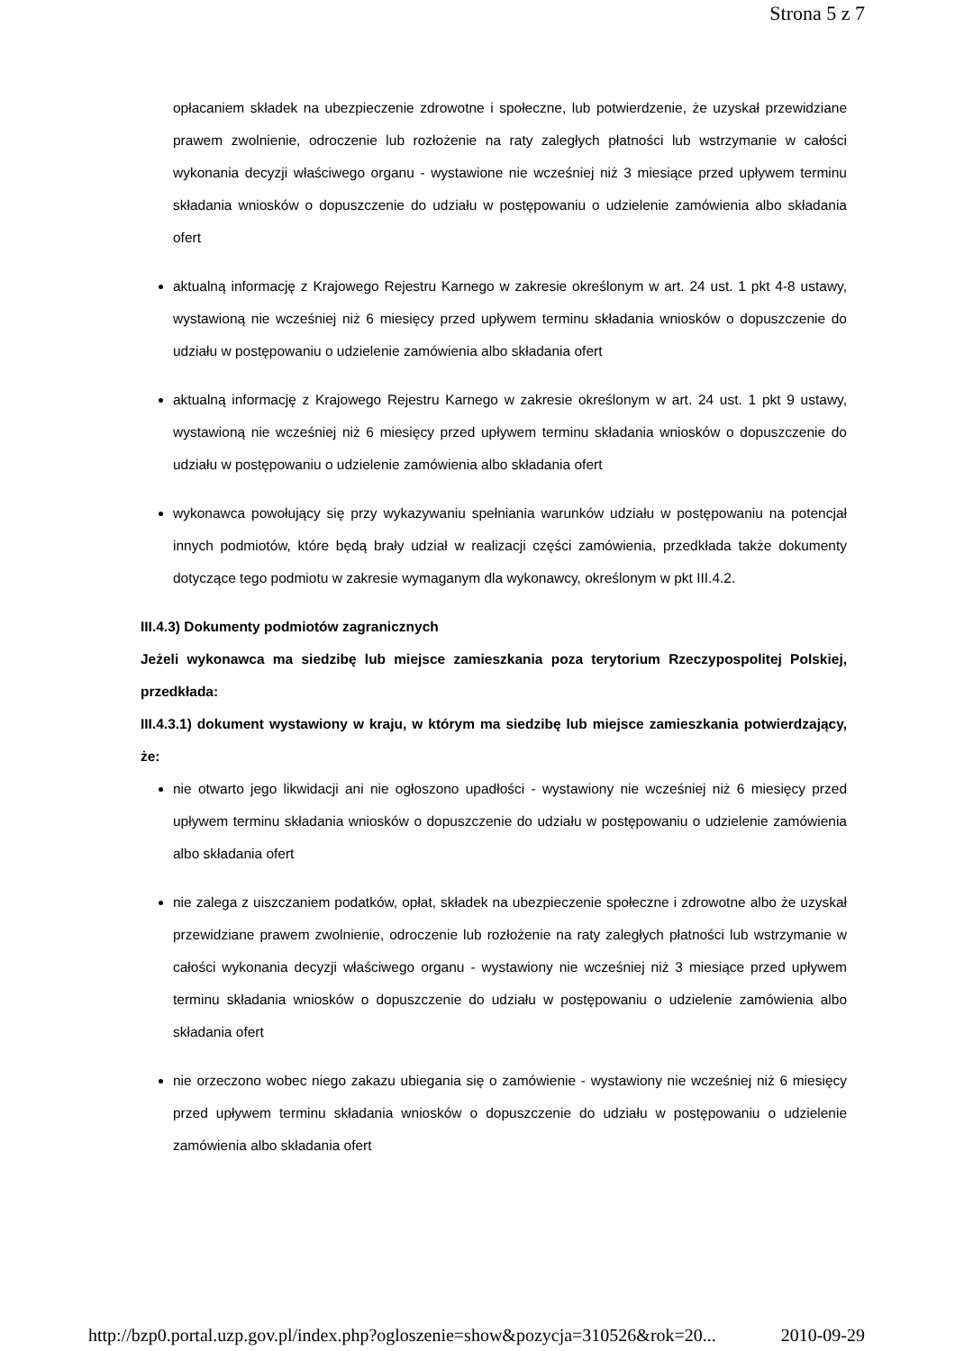Strona 5 z 7
opłacaniem składek na ubezpieczenie zdrowotne i społeczne, lub potwierdzenie, że uzyskał przewidziane prawem zwolnienie, odroczenie lub rozłożenie na raty zaległych płatności lub wstrzymanie w całości wykonania decyzji właściwego organu - wystawione nie wcześniej niż 3 miesiące przed upływem terminu składania wniosków o dopuszczenie do udziału w postępowaniu o udzielenie zamówienia albo składania ofert
aktualną informację z Krajowego Rejestru Karnego w zakresie określonym w art. 24 ust. 1 pkt 4-8 ustawy, wystawioną nie wcześniej niż 6 miesięcy przed upływem terminu składania wniosków o dopuszczenie do udziału w postępowaniu o udzielenie zamówienia albo składania ofert
aktualną informację z Krajowego Rejestru Karnego w zakresie określonym w art. 24 ust. 1 pkt 9 ustawy, wystawioną nie wcześniej niż 6 miesięcy przed upływem terminu składania wniosków o dopuszczenie do udziału w postępowaniu o udzielenie zamówienia albo składania ofert
wykonawca powołujący się przy wykazywaniu spełniania warunków udziału w postępowaniu na potencjał innych podmiotów, które będą brały udział w realizacji części zamówienia, przedkłada także dokumenty dotyczące tego podmiotu w zakresie wymaganym dla wykonawcy, określonym w pkt III.4.2.
III.4.3) Dokumenty podmiotów zagranicznych
Jeżeli wykonawca ma siedzibę lub miejsce zamieszkania poza terytorium Rzeczypospolitej Polskiej, przedkłada:
III.4.3.1) dokument wystawiony w kraju, w którym ma siedzibę lub miejsce zamieszkania potwierdzający, że:
nie otwarto jego likwidacji ani nie ogłoszono upadłości - wystawiony nie wcześniej niż 6 miesięcy przed upływem terminu składania wniosków o dopuszczenie do udziału w postępowaniu o udzielenie zamówienia albo składania ofert
nie zalega z uiszczaniem podatków, opłat, składek na ubezpieczenie społeczne i zdrowotne albo że uzyskał przewidziane prawem zwolnienie, odroczenie lub rozłożenie na raty zaległych płatności lub wstrzymanie w całości wykonania decyzji właściwego organu - wystawiony nie wcześniej niż 3 miesiące przed upływem terminu składania wniosków o dopuszczenie do udziału w postępowaniu o udzielenie zamówienia albo składania ofert
nie orzeczono wobec niego zakazu ubiegania się o zamówienie - wystawiony nie wcześniej niż 6 miesięcy przed upływem terminu składania wniosków o dopuszczenie do udziału w postępowaniu o udzielenie zamówienia albo składania ofert
http://bzp0.portal.uzp.gov.pl/index.php?ogloszenie=show&pozycja=310526&rok=20... 2010-09-29